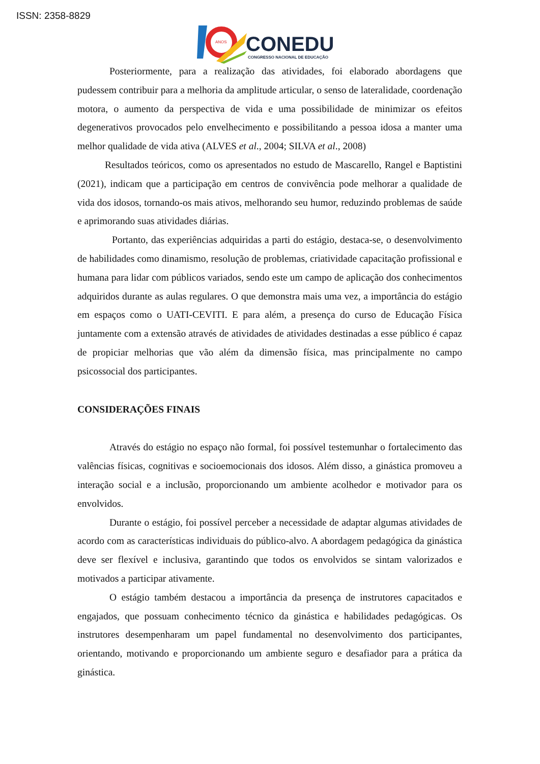ISSN: 2358-8829
ANOS
CONEDU
CONGRESSO NACIONAL DE EDUCAÇÃO
Posteriormente, para a realização das atividades, foi elaborado abordagens que pudessem contribuir para a melhoria da amplitude articular, o senso de lateralidade, coordenação motora, o aumento da perspectiva de vida e uma possibilidade de minimizar os efeitos degenerativos provocados pelo envelhecimento e possibilitando a pessoa idosa a manter uma melhor qualidade de vida ativa (ALVES et al., 2004; SILVA et al., 2008)
Resultados teóricos, como os apresentados no estudo de Mascarello, Rangel e Baptistini (2021), indicam que a participação em centros de convivência pode melhorar a qualidade de vida dos idosos, tornando-os mais ativos, melhorando seu humor, reduzindo problemas de saúde e aprimorando suas atividades diárias.
Portanto, das experiências adquiridas a parti do estágio, destaca-se, o desenvolvimento de habilidades como dinamismo, resolução de problemas, criatividade capacitação profissional e humana para lidar com públicos variados, sendo este um campo de aplicação dos conhecimentos adquiridos durante as aulas regulares. O que demonstra mais uma vez, a importância do estágio em espaços como o UATI-CEVITI. E para além, a presença do curso de Educação Física juntamente com a extensão através de atividades de atividades destinadas a esse público é capaz de propiciar melhorias que vão além da dimensão física, mas principalmente no campo psicossocial dos participantes.
CONSIDERAÇÕES FINAIS
Através do estágio no espaço não formal, foi possível testemunhar o fortalecimento das valências físicas, cognitivas e socioemocionais dos idosos. Além disso, a ginástica promoveu a interação social e a inclusão, proporcionando um ambiente acolhedor e motivador para os envolvidos.
Durante o estágio, foi possível perceber a necessidade de adaptar algumas atividades de acordo com as características individuais do público-alvo. A abordagem pedagógica da ginástica deve ser flexível e inclusiva, garantindo que todos os envolvidos se sintam valorizados e motivados a participar ativamente.
O estágio também destacou a importância da presença de instrutores capacitados e engajados, que possuam conhecimento técnico da ginástica e habilidades pedagógicas. Os instrutores desempenharam um papel fundamental no desenvolvimento dos participantes, orientando, motivando e proporcionando um ambiente seguro e desafiador para a prática da ginástica.